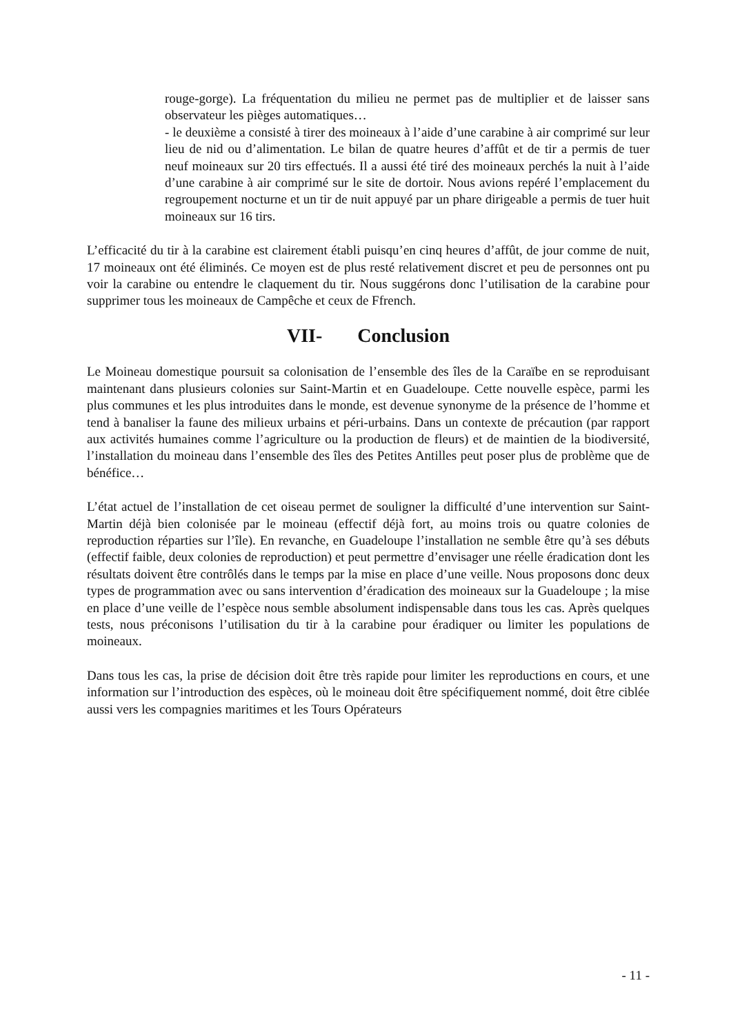rouge-gorge). La fréquentation du milieu ne permet pas de multiplier et de laisser sans observateur les pièges automatiques…
- le deuxième a consisté à tirer des moineaux à l’aide d’une carabine à air comprimé sur leur lieu de nid ou d’alimentation. Le bilan de quatre heures d’affût et de tir a permis de tuer neuf moineaux sur 20 tirs effectués. Il a aussi été tiré des moineaux perchés la nuit à l’aide d’une carabine à air comprimé sur le site de dortoir. Nous avions repéré l’emplacement du regroupement nocturne et un tir de nuit appuyé par un phare dirigeable a permis de tuer huit moineaux sur 16 tirs.
L’efficacité du tir à la carabine est clairement établi puisqu’en cinq heures d’affût, de jour comme de nuit, 17 moineaux ont été éliminés. Ce moyen est de plus resté relativement discret et peu de personnes ont pu voir la carabine ou entendre le claquement du tir. Nous suggérons donc l’utilisation de la carabine pour supprimer tous les moineaux de Campêche et ceux de Ffrench.
VII- Conclusion
Le Moineau domestique poursuit sa colonisation de l’ensemble des îles de la Caraïbe en se reproduisant maintenant dans plusieurs colonies sur Saint-Martin et en Guadeloupe. Cette nouvelle espèce, parmi les plus communes et les plus introduites dans le monde, est devenue synonyme de la présence de l’homme et tend à banaliser la faune des milieux urbains et péri-urbains. Dans un contexte de précaution (par rapport aux activités humaines comme l’agriculture ou la production de fleurs) et de maintien de la biodiversité, l’installation du moineau dans l’ensemble des îles des Petites Antilles peut poser plus de problème que de bénéfice…
L’état actuel de l’installation de cet oiseau permet de souligner la difficulté d’une intervention sur Saint-Martin déjà bien colonisée par le moineau (effectif déjà fort, au moins trois ou quatre colonies de reproduction réparties sur l’île). En revanche, en Guadeloupe l’installation ne semble être qu’à ses débuts (effectif faible, deux colonies de reproduction) et peut permettre d’envisager une réelle éradication dont les résultats doivent être contrôlés dans le temps par la mise en place d’une veille. Nous proposons donc deux types de programmation avec ou sans intervention d’éradication des moineaux sur la Guadeloupe ; la mise en place d’une veille de l’espèce nous semble absolument indispensable dans tous les cas. Après quelques tests, nous préconisons l’utilisation du tir à la carabine pour éradiquer ou limiter les populations de moineaux.
Dans tous les cas, la prise de décision doit être très rapide pour limiter les reproductions en cours, et une information sur l’introduction des espèces, où le moineau doit être spécifiquement nommé, doit être ciblée aussi vers les compagnies maritimes et les Tours Opérateurs
- 11 -